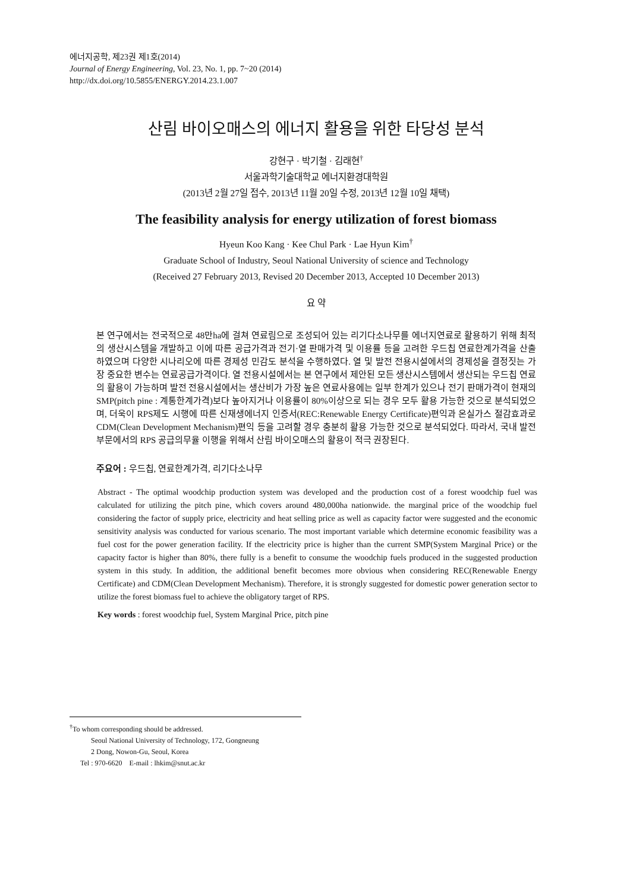에너지공학, 제23권 제1호(2014)
Journal of Energy Engineering, Vol. 23, No. 1, pp. 7~20 (2014)
http://dx.doi.org/10.5855/ENERGY.2014.23.1.007
산림 바이오매스의 에너지 활용을 위한 타당성 분석
강현구 · 박기철 · 김래현<sup>†</sup>
서울과학기술대학교 에너지환경대학원
(2013년 2월 27일 접수, 2013년 11월 20일 수정, 2013년 12월 10일 채택)
The feasibility analysis for energy utilization of forest biomass
Hyeun Koo Kang · Kee Chul Park · Lae Hyun Kim<sup>†</sup>
Graduate School of Industry, Seoul National University of science and Technology
(Received 27 February 2013, Revised 20 December 2013, Accepted 10 December 2013)
요 약
본 연구에서는 전국적으로 48만ha에 걸쳐 연료림으로 조성되어 있는 리기다소나무를 에너지연료로 활용하기 위해 최적의 생산시스템을 개발하고 이에 따른 공급가격과 전기·열 판매가격 및 이용률 등을 고려한 우드칩 연료한계가격을 산출하였으며 다양한 시나리오에 따른 경제성 민감도 분석을 수행하였다. 열 및 발전 전용시설에서의 경제성을 결정짓는 가장 중요한 변수는 연료공급가격이다. 열 전용시설에서는 본 연구에서 제안된 모든 생산시스템에서 생산되는 우드칩 연료의 활용이 가능하며 발전 전용시설에서는 생산비가 가장 높은 연료사용에는 일부 한계가 있으나 전기 판매가격이 현재의 SMP(pitch pine : 계통한계가격)보다 높아지거나 이용률이 80%이상으로 되는 경우 모두 활용 가능한 것으로 분석되었으며, 더욱이 RPS제도 시행에 따른 신재생에너지 인증서(REC:Renewable Energy Certificate)편익과 온실가스 절감효과로 CDM(Clean Development Mechanism)편익 등을 고려할 경우 충분히 활용 가능한 것으로 분석되었다. 따라서, 국내 발전부문에서의 RPS 공급의무율 이행을 위해서 산림 바이오매스의 활용이 적극 권장된다.
주요어 : 우드칩, 연료한계가격, 리기다소나무
Abstract - The optimal woodchip production system was developed and the production cost of a forest woodchip fuel was calculated for utilizing the pitch pine, which covers around 480,000ha nationwide. the marginal price of the woodchip fuel considering the factor of supply price, electricity and heat selling price as well as capacity factor were suggested and the economic sensitivity analysis was conducted for various scenario. The most important variable which determine economic feasibility was a fuel cost for the power generation facility. If the electricity price is higher than the current SMP(System Marginal Price) or the capacity factor is higher than 80%, there fully is a benefit to consume the woodchip fuels produced in the suggested production system in this study. In addition, the additional benefit becomes more obvious when considering REC(Renewable Energy Certificate) and CDM(Clean Development Mechanism). Therefore, it is strongly suggested for domestic power generation sector to utilize the forest biomass fuel to achieve the obligatory target of RPS.
Key words : forest woodchip fuel, System Marginal Price, pitch pine
<sup>†</sup> To whom corresponding should be addressed.
Seoul National University of Technology, 172, Gongneung
2 Dong, Nowon-Gu, Seoul, Korea
Tel : 970-6620 E-mail : lhkim@snut.ac.kr